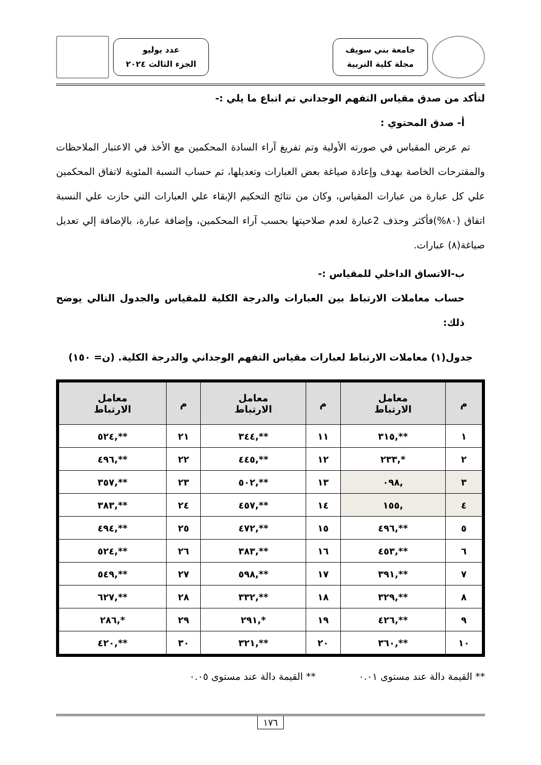جامعة بني سويف
مجلة كلية التربية
عدد يوليو
الجزء الثالث ٢٠٢٤
لتأكد من صدق مقياس التفهم الوجداني تم اتباع ما يلي :-
أ- صدق المحتوي :
تم عرض المقياس في صورته الأولية وتم تفريغ آراء السادة المحكمين مع الأخذ في الاعتبار الملاحظات والمقترحات الخاصة بهدف وإعادة صياغة بعض العبارات وتعديلها، ثم حساب النسبة المئوية لاتفاق المحكمين علي كل عبارة من عبارات المقياس، وكان من نتائج التحكيم الإبقاء علي العبارات التي حازت علي النسبة اتفاق (٨٠%)فأكثر وحذف 2عبارة لعدم صلاحيتها بحسب آراء المحكمين، وإضافة عبارة، بالإضافة إلي تعديل صياغة(٨) عبارات.
ب-الاتساق الداخلي للمقياس :-
حساب معاملات الارتباط بين العبارات والدرجة الكلية للمقياس والجدول التالي يوضح ذلك:
جدول(١) معاملات الارتباط لعبارات مقياس التفهم الوجداني والدرجة الكلية. (ن= ١٥٠)
| م | معامل الارتباط | م | معامل الارتباط | م | معامل الارتباط |
| --- | --- | --- | --- | --- | --- |
| ١ | **,٣١٥ | ١١ | **,٣٤٤ | ٢١ | **,٥٢٤ |
| ٢ | *,٢٣٣ | ١٢ | **,٤٤٥ | ٢٢ | **,٤٩٦ |
| ٣ | ,٠٩٨ | ١٣ | **,٥٠٢ | ٢٣ | **,٣٥٧ |
| ٤ | ,١٥٥ | ١٤ | **,٤٥٧ | ٢٤ | **,٣٨٣ |
| ٥ | **,٤٩٦ | ١٥ | **,٤٧٢ | ٢٥ | **,٤٩٤ |
| ٦ | **,٤٥٣ | ١٦ | **,٣٨٣ | ٢٦ | **,٥٢٤ |
| ٧ | **,٣٩١ | ١٧ | **,٥٩٨ | ٢٧ | **,٥٤٩ |
| ٨ | **,٣٢٩ | ١٨ | **,٣٣٢ | ٢٨ | **,٦٢٧ |
| ٩ | **,٤٢٦ | ١٩ | *,٢٩١ | ٢٩ | *,٢٨٦ |
| ١٠ | **,٣٦٠ | ٢٠ | **,٣٢١ | ٣٠ | **,٤٢٠ |
** القيمة دالة عند مستوى ٠.٠١ ** القيمة دالة عند مستوى ٠.٠٥
١٧٦